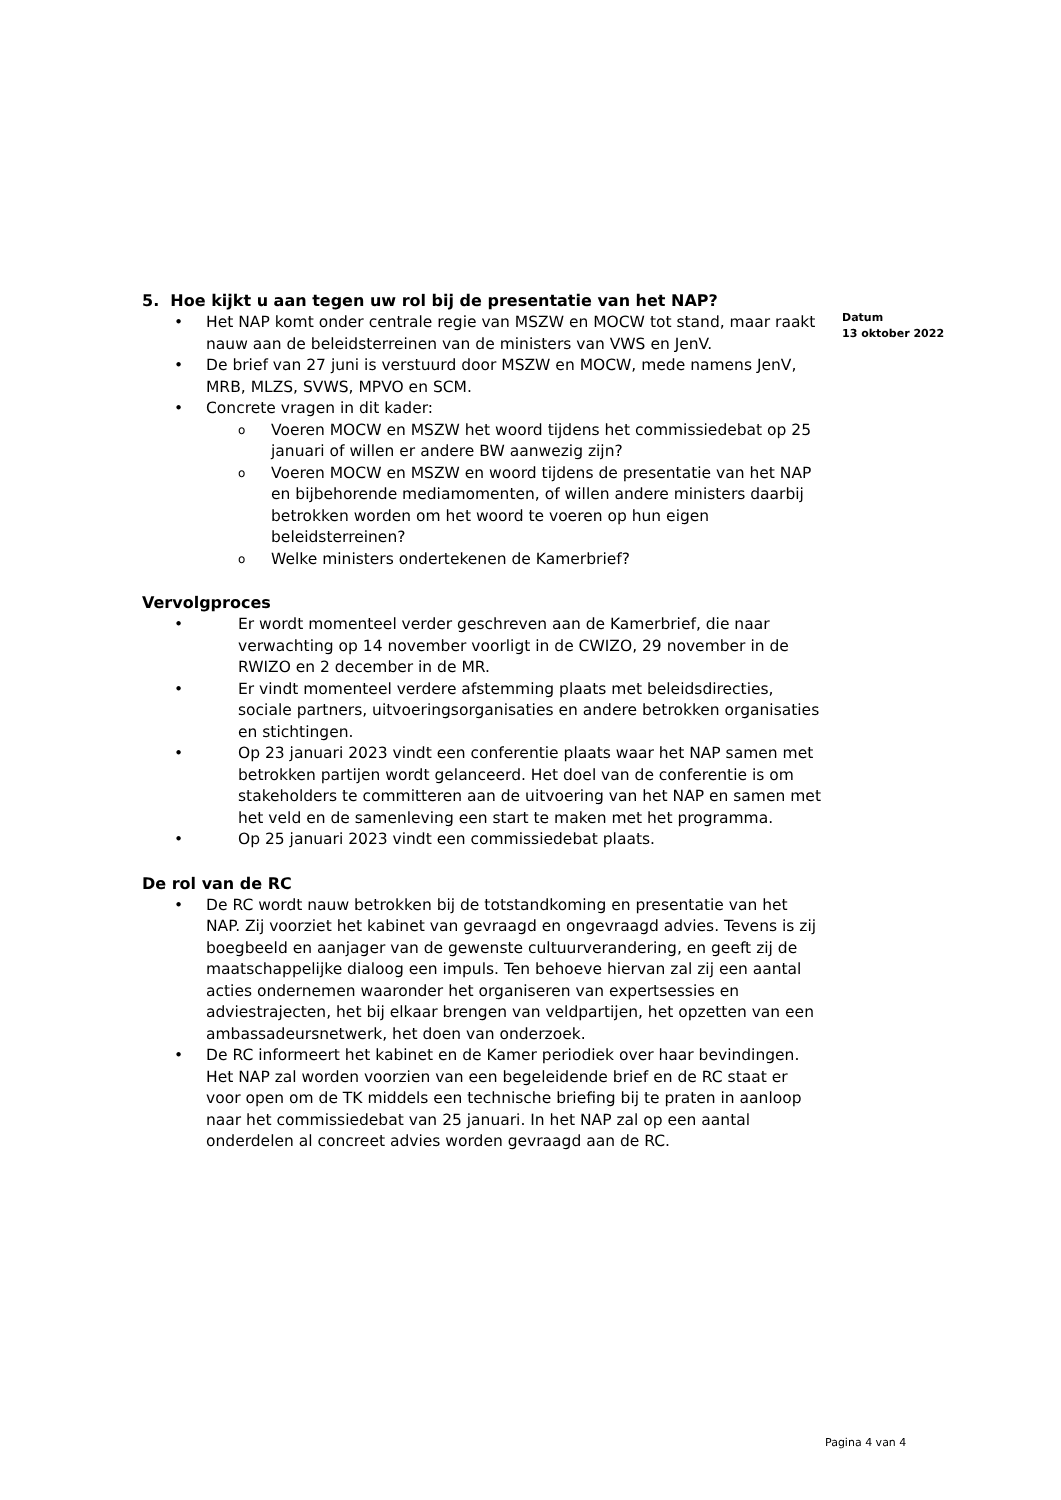5. Hoe kijkt u aan tegen uw rol bij de presentatie van het NAP?
• Het NAP komt onder centrale regie van MSZW en MOCW tot stand, maar raakt nauw aan de beleidsterreinen van de ministers van VWS en JenV.
• De brief van 27 juni is verstuurd door MSZW en MOCW, mede namens JenV, MRB, MLZS, SVWS, MPVO en SCM.
• Concrete vragen in dit kader:
o Voeren MOCW en MSZW het woord tijdens het commissiedebat op 25 januari of willen er andere BW aanwezig zijn?
o Voeren MOCW en MSZW en woord tijdens de presentatie van het NAP en bijbehorende mediamomenten, of willen andere ministers daarbij betrokken worden om het woord te voeren op hun eigen beleidsterreinen?
o Welke ministers ondertekenen de Kamerbrief?
Vervolgproces
• Er wordt momenteel verder geschreven aan de Kamerbrief, die naar verwachting op 14 november voorligt in de CWIZO, 29 november in de RWIZO en 2 december in de MR.
• Er vindt momenteel verdere afstemming plaats met beleidsdirecties, sociale partners, uitvoeringsorganisaties en andere betrokken organisaties en stichtingen.
• Op 23 januari 2023 vindt een conferentie plaats waar het NAP samen met betrokken partijen wordt gelanceerd. Het doel van de conferentie is om stakeholders te committeren aan de uitvoering van het NAP en samen met het veld en de samenleving een start te maken met het programma.
• Op 25 januari 2023 vindt een commissiedebat plaats.
De rol van de RC
• De RC wordt nauw betrokken bij de totstandkoming en presentatie van het NAP. Zij voorziet het kabinet van gevraagd en ongevraagd advies. Tevens is zij boegbeeld en aanjager van de gewenste cultuurverandering, en geeft zij de maatschappelijke dialoog een impuls. Ten behoeve hiervan zal zij een aantal acties ondernemen waaronder het organiseren van expertsessies en adviestrajecten, het bij elkaar brengen van veldpartijen, het opzetten van een ambassadeursnetwerk, het doen van onderzoek.
• De RC informeert het kabinet en de Kamer periodiek over haar bevindingen. Het NAP zal worden voorzien van een begeleidende brief en de RC staat er voor open om de TK middels een technische briefing bij te praten in aanloop naar het commissiedebat van 25 januari. In het NAP zal op een aantal onderdelen al concreet advies worden gevraagd aan de RC.
Datum
13 oktober 2022
Pagina 4 van 4